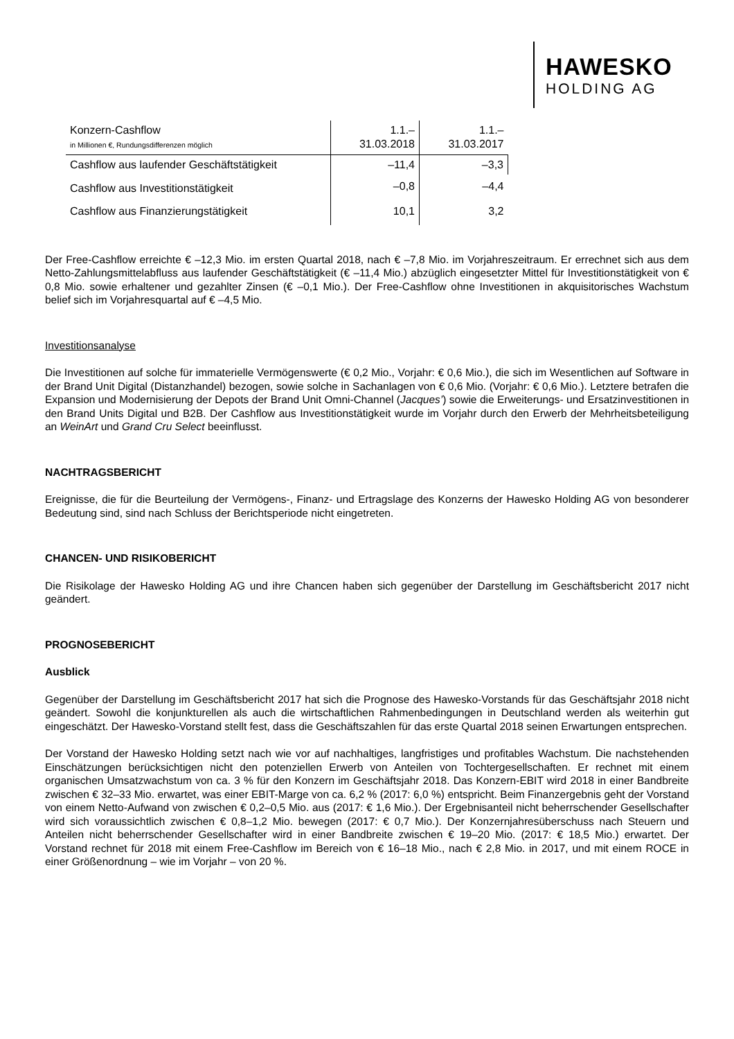HAWESKO
HOLDING AG
| Konzern-Cashflow in Millionen €, Rundungsdifferenzen möglich | 1.1.– 31.03.2018 | 1.1.– 31.03.2017 |
| Cashflow aus laufender Geschäftstätigkeit | –11,4 | –3,3 |
| Cashflow aus Investitionstätigkeit | –0,8 | –4,4 |
| Cashflow aus Finanzierungstätigkeit | 10,1 | 3,2 |
Der Free-Cashflow erreichte € –12,3 Mio. im ersten Quartal 2018, nach € –7,8 Mio. im Vorjahreszeitraum. Er errechnet sich aus dem Netto-Zahlungsmittelabfluss aus laufender Geschäftstätigkeit (€ –11,4 Mio.) abzüglich eingesetzter Mittel für Investitionstätigkeit von € 0,8 Mio. sowie erhaltener und gezahlter Zinsen (€ –0,1 Mio.). Der Free-Cashflow ohne Investitionen in akquisitorisches Wachstum belief sich im Vorjahresquartal auf € –4,5 Mio.
Investitionsanalyse
Die Investitionen auf solche für immaterielle Vermögenswerte (€ 0,2 Mio., Vorjahr: € 0,6 Mio.), die sich im Wesentlichen auf Software in der Brand Unit Digital (Distanzhandel) bezogen, sowie solche in Sachanlagen von € 0,6 Mio. (Vorjahr: € 0,6 Mio.). Letztere betrafen die Expansion und Modernisierung der Depots der Brand Unit Omni-Channel (Jacques’) sowie die Erweiterungs- und Ersatzinvestitionen in den Brand Units Digital und B2B. Der Cashflow aus Investitionstätigkeit wurde im Vorjahr durch den Erwerb der Mehrheitsbeteiligung an WeinArt und Grand Cru Select beeinflusst.
NACHTRAGSBERICHT
Ereignisse, die für die Beurteilung der Vermögens-, Finanz- und Ertragslage des Konzerns der Hawesko Holding AG von besonderer Bedeutung sind, sind nach Schluss der Berichtsperiode nicht eingetreten.
CHANCEN- UND RISIKOBERICHT
Die Risikolage der Hawesko Holding AG und ihre Chancen haben sich gegenüber der Darstellung im Geschäftsbericht 2017 nicht geändert.
PROGNOSEBERICHT
Ausblick
Gegenüber der Darstellung im Geschäftsbericht 2017 hat sich die Prognose des Hawesko-Vorstands für das Geschäftsjahr 2018 nicht geändert. Sowohl die konjunkturellen als auch die wirtschaftlichen Rahmenbedingungen in Deutschland werden als weiterhin gut eingeschätzt. Der Hawesko-Vorstand stellt fest, dass die Geschäftszahlen für das erste Quartal 2018 seinen Erwartungen entsprechen.
Der Vorstand der Hawesko Holding setzt nach wie vor auf nachhaltiges, langfristiges und profitables Wachstum. Die nachstehenden Einschätzungen berücksichtigen nicht den potenziellen Erwerb von Anteilen von Tochtergesellschaften. Er rechnet mit einem organischen Umsatzwachstum von ca. 3 % für den Konzern im Geschäftsjahr 2018. Das Konzern-EBIT wird 2018 in einer Bandbreite zwischen € 32–33 Mio. erwartet, was einer EBIT-Marge von ca. 6,2 % (2017: 6,0 %) entspricht. Beim Finanzergebnis geht der Vorstand von einem Netto-Aufwand von zwischen € 0,2–0,5 Mio. aus (2017: € 1,6 Mio.). Der Ergebnisanteil nicht beherrschender Gesellschafter wird sich voraussichtlich zwischen € 0,8–1,2 Mio. bewegen (2017: € 0,7 Mio.). Der Konzernjahresüberschuss nach Steuern und Anteilen nicht beherrschender Gesellschafter wird in einer Bandbreite zwischen € 19–20 Mio. (2017: € 18,5 Mio.) erwartet. Der Vorstand rechnet für 2018 mit einem Free-Cashflow im Bereich von € 16–18 Mio., nach € 2,8 Mio. in 2017, und mit einem ROCE in einer Größenordnung – wie im Vorjahr – von 20 %.